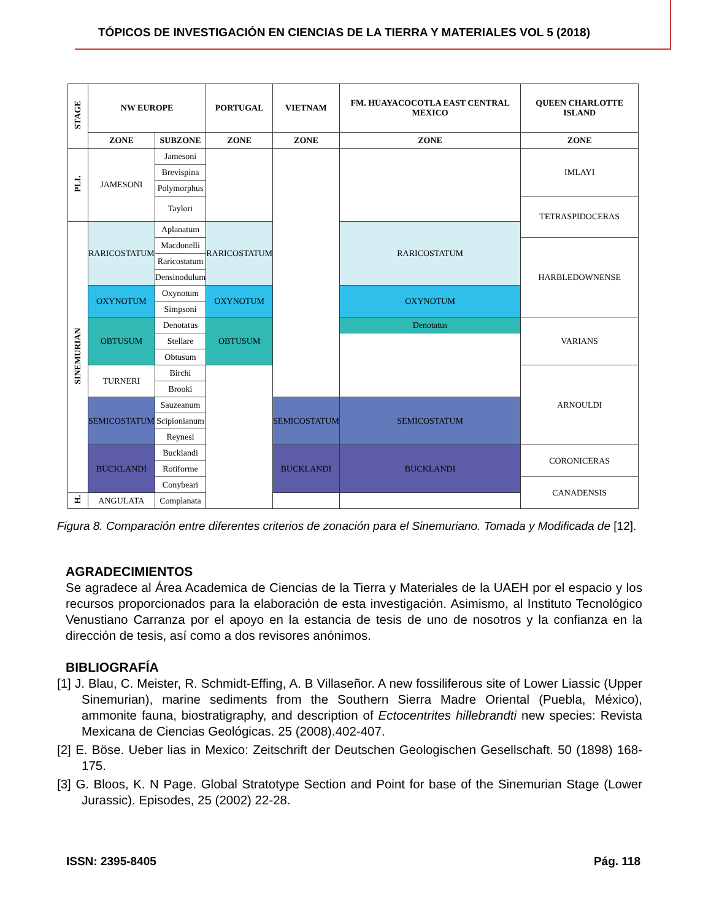TÓPICOS DE INVESTIGACIÓN EN CIENCIAS DE LA TIERRA Y MATERIALES VOL 5 (2018)
| STAGE | NW EUROPE | | PORTUGAL | VIETNAM | FM. HUAYACOCOTLA EAST CENTRAL MEXICO | QUEEN CHARLOTTE ISLAND |
| --- | --- | --- | --- | --- | --- | --- |
| | ZONE | SUBZONE | ZONE | ZONE | ZONE | ZONE |
| PLI. | JAMESONI | Jamesoni | | | | IMLAYI |
| | | Brevispina | | | | |
| | | Polymorphus | | | | |
| | | Taylori | | | | TETRASPIDOCERAS |
| SINEMURIAN | RARICOSTATUM | Aplanatum | RARICOSTATUM | | RARICOSTATUM | |
| | | Macdonelli | | | | HARBLEDOWNENSE |
| | | Raricostatum | | | | |
| | | Densinodulum | | | | |
| | OXYNOTUM | Oxynotum | OXYNOTUM | | OXYNOTUM | |
| | | Simpsoni | | | | |
| | OBTUSUM | Denotatus | OBTUSUM | | Denotatus | VARIANS |
| | | Stellare | | | | |
| | | Obtusum | | | | |
| | TURNERI | Birchi | | | | ARNOULDI |
| | | Brooki | | | | |
| | SEMICOSTATUM | Sauzeanum | | SEMICOSTATUM | SEMICOSTATUM | |
| | | Scipionianum | | | | |
| | | Reynesi | | | | |
| | BUCKLANDI | Bucklandi | | BUCKLANDI | BUCKLANDI | CORONICERAS |
| | | Rotiforme | | | | |
| | | Conybeari | | | | CANADENSIS |
| H. | ANGULATA | Complanata | | | | |
Figura 8. Comparación entre diferentes criterios de zonación para el Sinemuriano. Tomada y Modificada de [12].
AGRADECIMIENTOS
Se agradece al Área Academica de Ciencias de la Tierra y Materiales de la UAEH por el espacio y los recursos proporcionados para la elaboración de esta investigación. Asimismo, al Instituto Tecnológico Venustiano Carranza por el apoyo en la estancia de tesis de uno de nosotros y la confianza en la dirección de tesis, así como a dos revisores anónimos.
BIBLIOGRAFÍA
[1] J. Blau, C. Meister, R. Schmidt-Effing, A. B Villaseñor. A new fossiliferous site of Lower Liassic (Upper Sinemurian), marine sediments from the Southern Sierra Madre Oriental (Puebla, México), ammonite fauna, biostratigraphy, and description of Ectocentrites hillebrandti new species: Revista Mexicana de Ciencias Geológicas. 25 (2008).402-407.
[2] E. Böse. Ueber lias in Mexico: Zeitschrift der Deutschen Geologischen Gesellschaft. 50 (1898) 168-175.
[3] G. Bloos, K. N Page. Global Stratotype Section and Point for base of the Sinemurian Stage (Lower Jurassic). Episodes, 25 (2002) 22-28.
ISSN: 2395-8405 Pág. 118